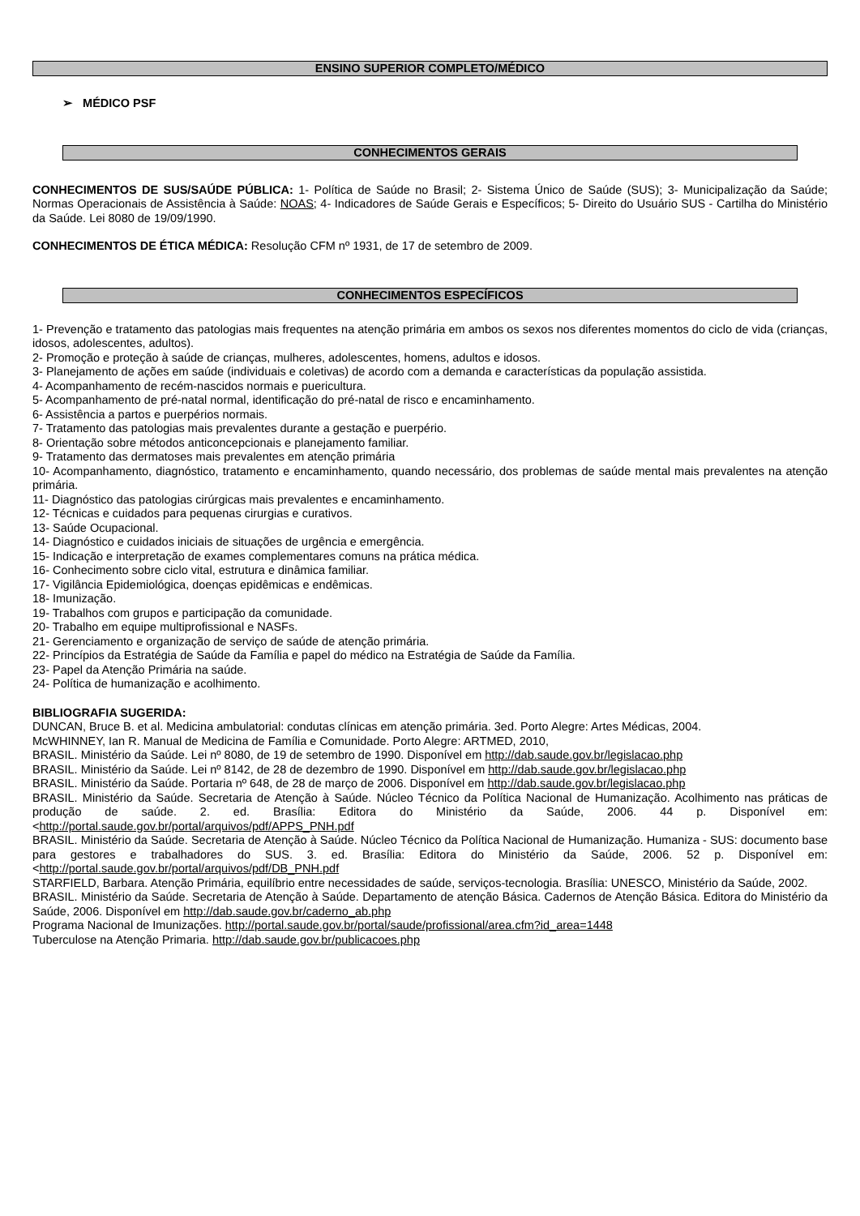ENSINO SUPERIOR COMPLETO/MÉDICO
➢ MÉDICO PSF
CONHECIMENTOS GERAIS
CONHECIMENTOS DE SUS/SAÚDE PÚBLICA: 1- Política de Saúde no Brasil; 2- Sistema Único de Saúde (SUS); 3- Municipalização da Saúde; Normas Operacionais de Assistência à Saúde: NOAS; 4- Indicadores de Saúde Gerais e Específicos; 5- Direito do Usuário SUS - Cartilha do Ministério da Saúde. Lei 8080 de 19/09/1990.
CONHECIMENTOS DE ÉTICA MÉDICA: Resolução CFM nº 1931, de 17 de setembro de 2009.
CONHECIMENTOS ESPECÍFICOS
1- Prevenção e tratamento das patologias mais frequentes na atenção primária em ambos os sexos nos diferentes momentos do ciclo de vida (crianças, idosos, adolescentes, adultos).
2- Promoção e proteção à saúde de crianças, mulheres, adolescentes, homens, adultos e idosos.
3- Planejamento de ações em saúde (individuais e coletivas) de acordo com a demanda e características da população assistida.
4- Acompanhamento de recém-nascidos normais e puericultura.
5- Acompanhamento de pré-natal normal, identificação do pré-natal de risco e encaminhamento.
6- Assistência a partos e puerpérios normais.
7- Tratamento das patologias mais prevalentes durante a gestação e puerpério.
8- Orientação sobre métodos anticoncepcionais e planejamento familiar.
9- Tratamento das dermatoses mais prevalentes em atenção primária
10- Acompanhamento, diagnóstico, tratamento e encaminhamento, quando necessário, dos problemas de saúde mental mais prevalentes na atenção primária.
11- Diagnóstico das patologias cirúrgicas mais prevalentes e encaminhamento.
12- Técnicas e cuidados para pequenas cirurgias e curativos.
13- Saúde Ocupacional.
14- Diagnóstico e cuidados iniciais de situações de urgência e emergência.
15- Indicação e interpretação de exames complementares comuns na prática médica.
16- Conhecimento sobre ciclo vital, estrutura e dinâmica familiar.
17- Vigilância Epidemiológica, doenças epidêmicas e endêmicas.
18- Imunização.
19- Trabalhos com grupos e participação da comunidade.
20- Trabalho em equipe multiprofissional e NASFs.
21- Gerenciamento e organização de serviço de saúde de atenção primária.
22- Princípios da Estratégia de Saúde da Família e papel do médico na Estratégia de Saúde da Família.
23- Papel da Atenção Primária na saúde.
24- Política de humanização e acolhimento.
BIBLIOGRAFIA SUGERIDA:
DUNCAN, Bruce B. et al. Medicina ambulatorial: condutas clínicas em atenção primária. 3ed. Porto Alegre: Artes Médicas, 2004.
McWHINNEY, Ian R. Manual de Medicina de Família e Comunidade. Porto Alegre: ARTMED, 2010,
BRASIL. Ministério da Saúde. Lei nº 8080, de 19 de setembro de 1990. Disponível em http://dab.saude.gov.br/legislacao.php
BRASIL. Ministério da Saúde. Lei nº 8142, de 28 de dezembro de 1990. Disponível em http://dab.saude.gov.br/legislacao.php
BRASIL. Ministério da Saúde. Portaria nº 648, de 28 de março de 2006. Disponível em http://dab.saude.gov.br/legislacao.php
BRASIL. Ministério da Saúde. Secretaria de Atenção à Saúde. Núcleo Técnico da Política Nacional de Humanização. Acolhimento nas práticas de produção de saúde. 2. ed. Brasília: Editora do Ministério da Saúde, 2006. 44 p. Disponível em: <http://portal.saude.gov.br/portal/arquivos/pdf/APPS_PNH.pdf
BRASIL. Ministério da Saúde. Secretaria de Atenção à Saúde. Núcleo Técnico da Política Nacional de Humanização. Humaniza - SUS: documento base para gestores e trabalhadores do SUS. 3. ed. Brasília: Editora do Ministério da Saúde, 2006. 52 p. Disponível em: <http://portal.saude.gov.br/portal/arquivos/pdf/DB_PNH.pdf
STARFIELD, Barbara. Atenção Primária, equilíbrio entre necessidades de saúde, serviços-tecnologia. Brasília: UNESCO, Ministério da Saúde, 2002.
BRASIL. Ministério da Saúde. Secretaria de Atenção à Saúde. Departamento de atenção Básica. Cadernos de Atenção Básica. Editora do Ministério da Saúde, 2006. Disponível em http://dab.saude.gov.br/caderno_ab.php
Programa Nacional de Imunizações. http://portal.saude.gov.br/portal/saude/profissional/area.cfm?id_area=1448
Tuberculose na Atenção Primaria. http://dab.saude.gov.br/publicacoes.php